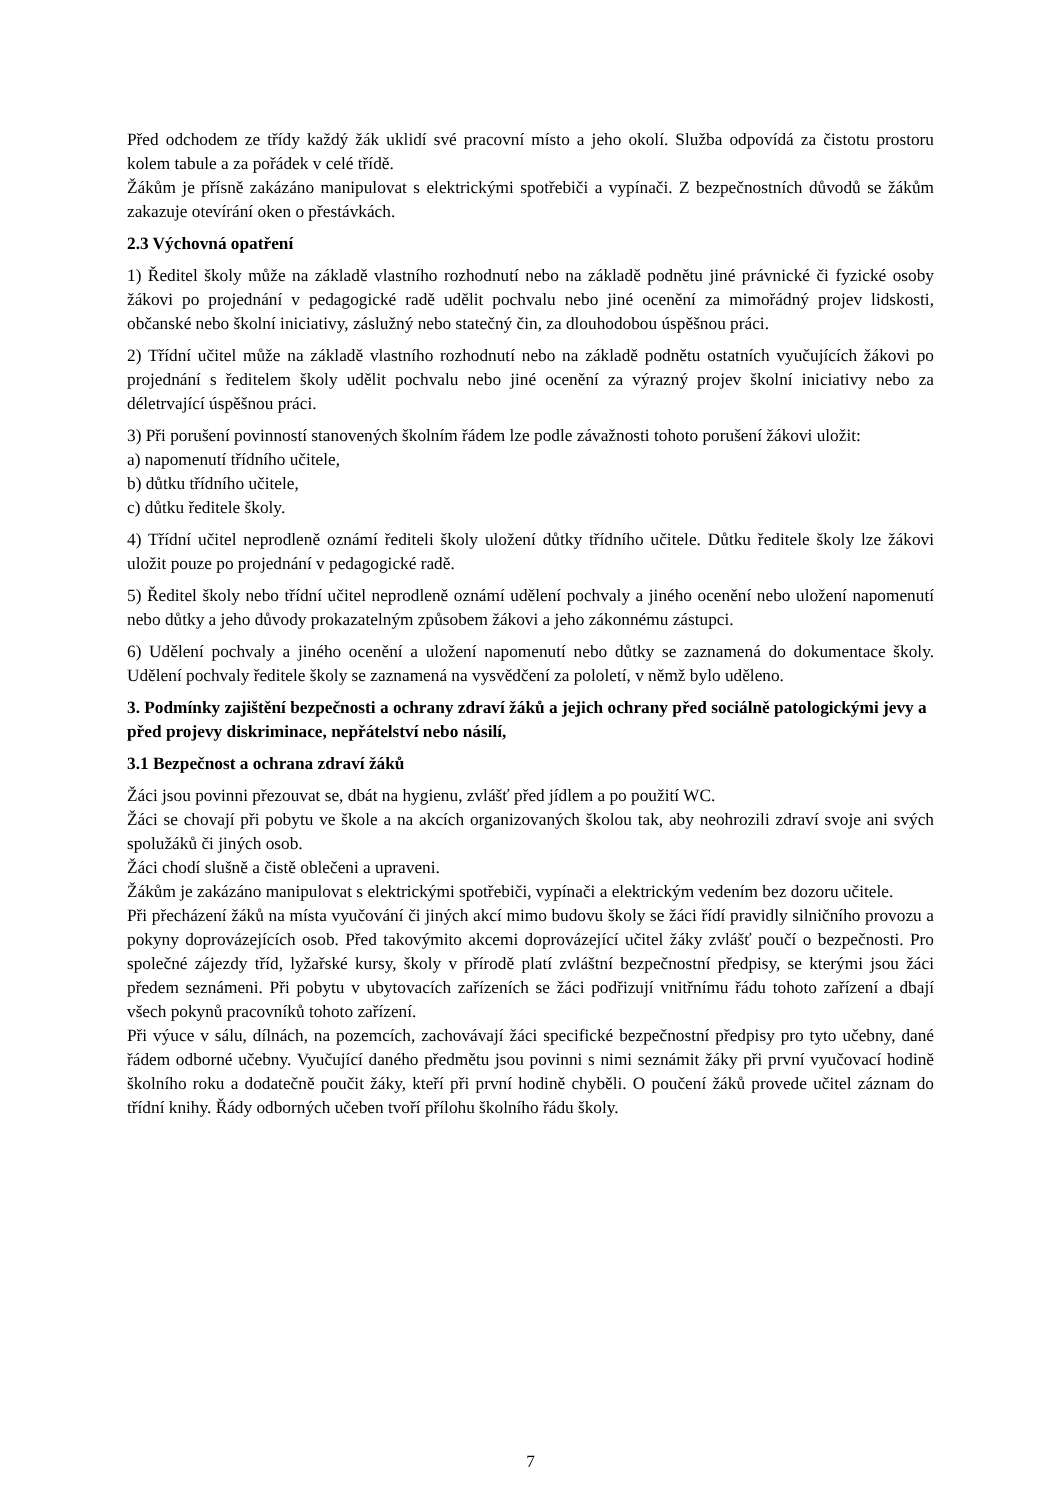Před odchodem ze třídy každý žák uklidí své pracovní místo a jeho okolí. Služba odpovídá za čistotu prostoru kolem tabule a za pořádek v celé třídě.
Žákům je přísně zakázáno manipulovat s elektrickými spotřebiči a vypínači. Z bezpečnostních důvodů se žákům zakazuje otevírání oken o přestávkách.
2.3 Výchovná opatření
1) Ředitel školy může na základě vlastního rozhodnutí nebo na základě podnětu jiné právnické či fyzické osoby žákovi po projednání v pedagogické radě udělit pochvalu nebo jiné ocenění za mimořádný projev lidskosti, občanské nebo školní iniciativy, záslužný nebo statečný čin, za dlouhodobou úspěšnou práci.
2) Třídní učitel může na základě vlastního rozhodnutí nebo na základě podnětu ostatních vyučujících žákovi po projednání s ředitelem školy udělit pochvalu nebo jiné ocenění za výrazný projev školní iniciativy nebo za déletrvající úspěšnou práci.
3) Při porušení povinností stanovených školním řádem lze podle závažnosti tohoto porušení žákovi uložit:
a) napomenutí třídního učitele,
b) důtku třídního učitele,
c) důtku ředitele školy.
4) Třídní učitel neprodleně oznámí řediteli školy uložení důtky třídního učitele. Důtku ředitele školy lze žákovi uložit pouze po projednání v pedagogické radě.
5) Ředitel školy nebo třídní učitel neprodleně oznámí udělení pochvaly a jiného ocenění nebo uložení napomenutí nebo důtky a jeho důvody prokazatelným způsobem žákovi a jeho zákonnému zástupci.
6) Udělení pochvaly a jiného ocenění a uložení napomenutí nebo důtky se zaznamená do dokumentace školy. Udělení pochvaly ředitele školy se zaznamená na vysvědčení za pololetí, v němž bylo uděleno.
3. Podmínky zajištění bezpečnosti a ochrany zdraví žáků a jejich ochrany před sociálně patologickými jevy a před projevy diskriminace, nepřátelství nebo násilí,
3.1 Bezpečnost a ochrana zdraví žáků
Žáci jsou povinni přezouvat se, dbát na hygienu, zvlášť před jídlem a po použití WC.
Žáci se chovají při pobytu ve škole a na akcích organizovaných školou tak, aby neohrozili zdraví svoje ani svých spolužáků či jiných osob.
Žáci chodí slušně a čistě oblečeni a upraveni.
Žákům je zakázáno manipulovat s elektrickými spotřebiči, vypínači a elektrickým vedením bez dozoru učitele.
Při přecházení žáků na místa vyučování či jiných akcí mimo budovu školy se žáci řídí pravidly silničního provozu a pokyny doprovázejících osob. Před takovýmito akcemi doprovázející učitel žáky zvlášť poučí o bezpečnosti. Pro společné zájezdy tříd, lyžařské kursy, školy v přírodě platí zvláštní bezpečnostní předpisy, se kterými jsou žáci předem seznámeni. Při pobytu v ubytovacích zařízeních se žáci podřizují vnitřnímu řádu tohoto zařízení a dbají všech pokynů pracovníků tohoto zařízení.
Při výuce v sálu, dílnách, na pozemcích, zachovávají žáci specifické bezpečnostní předpisy pro tyto učebny, dané řádem odborné učebny. Vyučující daného předmětu jsou povinni s nimi seznámit žáky při první vyučovací hodině školního roku a dodatečně poučit žáky, kteří při první hodině chyběli. O poučení žáků provede učitel záznam do třídní knihy. Řády odborných učeben tvoří přílohu školního řádu školy.
7